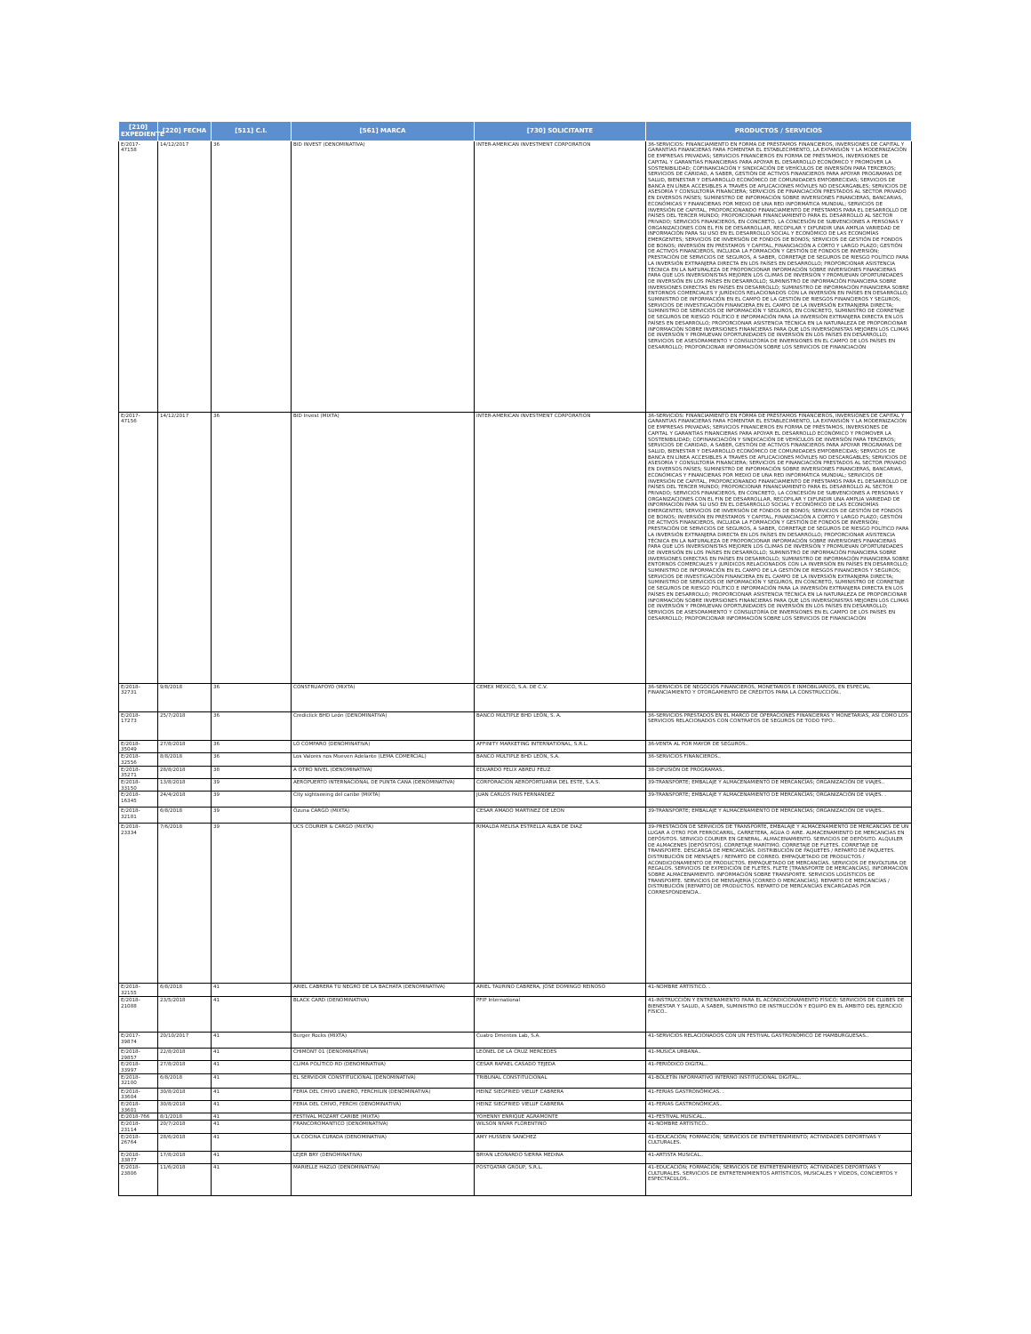| [210] EXPEDIENTE | [220] FECHA | [511] C.I. | [561] MARCA | [730] SOLICITANTE | PRODUCTOS / SERVICIOS |
| --- | --- | --- | --- | --- | --- |
| E/2017-47158 | 14/12/2017 | 36 | BID INVEST (DENOMINATIVA) | INTER-AMERICAN INVESTMENT CORPORATION | 36-SERVICIOS: FINANCIAMIENTO EN FORMA DE PRÉSTAMOS FINANCIEROS, INVERSIONES DE CAPITAL Y GARANTÍAS FINANCIERAS PARA FOMENTAR EL ESTABLECIMIENTO, LA EXPANSIÓN Y LA MODERNIZACIÓN DE EMPRESAS PRIVADAS; SERVICIOS FINANCIEROS EN FORMA DE PRÉSTAMOS, INVERSIONES DE CAPITAL Y GARANTÍAS FINANCIERAS PARA APOYAR EL DESARROLLO ECONÓMICO Y PROMOVER LA SOSTENIBILIDAD; COFINANCIACIÓN Y SINDICACIÓN DE VEHÍCULOS DE INVERSIÓN PARA TERCEROS; SERVICIOS DE CARIDAD, A SABER, GESTIÓN DE ACTIVOS FINANCIEROS PARA APOYAR PROGRAMAS DE SALUD, BIENESTAR Y DESARROLLO ECONÓMICO DE COMUNIDADES EMPOBRECIDAS; SERVICIOS DE BANCA EN LÍNEA ACCESIBLES A TRAVÉS DE APLICACIONES MÓVILES NO DESCARGABLES; SERVICIOS DE ASESORÍA Y CONSULTORÍA FINANCIERA; SERVICIOS DE FINANCIACIÓN PRESTADOS AL SECTOR PRIVADO EN DIVERSOS PAÍSES; SUMINISTRO DE INFORMACIÓN SOBRE INVERSIONES FINANCIERAS, BANCARIAS, ECONÓMICAS Y FINANCIERAS POR MEDIO DE UNA RED INFORMÁTICA MUNDIAL; SERVICIOS DE INVERSIÓN DE CAPITAL, PROPORCIONANDO FINANCIAMIENTO DE PRÉSTAMOS PARA EL DESARROLLO DE PAÍSES DEL TERCER MUNDO; PROPORCIONAR FINANCIAMIENTO PARA EL DESARROLLO AL SECTOR PRIVADO; SERVICIOS FINANCIEROS, EN CONCRETO, LA CONCESIÓN DE SUBVENCIONES A PERSONAS Y ORGANIZACIONES CON EL FIN DE DESARROLLAR, RECOPILAR Y DIFUNDIR UNA AMPLIA VARIEDAD DE INFORMACIÓN PARA SU USO EN EL DESARROLLO SOCIAL Y ECONÓMICO DE LAS ECONOMÍAS EMERGENTES; SERVICIOS DE INVERSIÓN DE FONDOS DE BONOS; SERVICIOS DE GESTIÓN DE FONDOS DE BONOS; INVERSIÓN EN PRÉSTAMOS Y CAPITAL, FINANCIACIÓN A CORTO Y LARGO PLAZO; GESTIÓN DE ACTIVOS FINANCIEROS, INCLUIDA LA FORMACIÓN Y GESTIÓN DE FONDOS DE INVERSIÓN; PRESTACIÓN DE SERVICIOS DE SEGUROS, A SABER, CORRETAJE DE SEGUROS DE RIESGO POLÍTICO PARA LA INVERSIÓN EXTRANJERA DIRECTA EN LOS PAÍSES EN DESARROLLO; PROPORCIONAR ASISTENCIA TÉCNICA EN LA NATURALEZA DE PROPORCIONAR INFORMACIÓN SOBRE INVERSIONES FINANCIERAS PARA QUE LOS INVERSIONISTAS MEJOREN LOS CLIMAS DE INVERSIÓN Y PROMUEVAN OPORTUNIDADES DE INVERSIÓN EN LOS PAÍSES EN DESARROLLO; SUMINISTRO DE INFORMACIÓN FINANCIERA SOBRE INVERSIONES DIRECTAS EN PAÍSES EN DESARROLLO; SUMINISTRO DE INFORMACIÓN FINANCIERA SOBRE ENTORNOS COMERCIALES Y JURÍDICOS RELACIONADOS CON LA INVERSIÓN EN PAÍSES EN DESARROLLO; SUMINISTRO DE INFORMACIÓN EN EL CAMPO DE LA GESTIÓN DE RIESGOS FINANCIEROS Y SEGUROS; SERVICIOS DE INVESTIGACIÓN FINANCIERA EN EL CAMPO DE LA INVERSIÓN EXTRANJERA DIRECTA; SUMINISTRO DE SERVICIOS DE INFORMACIÓN Y SEGUROS, EN CONCRETO, SUMINISTRO DE CORRETAJE DE SEGUROS DE RIESGO POLÍTICO E INFORMACIÓN PARA LA INVERSIÓN EXTRANJERA DIRECTA EN LOS PAÍSES EN DESARROLLO; PROPORCIONAR ASISTENCIA TÉCNICA EN LA NATURALEZA DE PROPORCIONAR INFORMACIÓN SOBRE INVERSIONES FINANCIERAS PARA QUE LOS INVERSIONISTAS MEJOREN LOS CLIMAS DE INVERSIÓN Y PROMUEVAN OPORTUNIDADES DE INVERSIÓN EN LOS PAÍSES EN DESARROLLO; SERVICIOS DE ASESORAMIENTO Y CONSULTORÍA DE INVERSIONES EN EL CAMPO DE LOS PAÍSES EN DESARROLLO; PROPORCIONAR INFORMACIÓN SOBRE LOS SERVICIOS DE FINANCIACIÓN |
| E/2017-47156 | 14/12/2017 | 36 | BID Invest (MIXTA) | INTER-AMERICAN INVESTMENT CORPORATION | 36-SERVICIOS: FINANCIAMIENTO EN FORMA DE PRÉSTAMOS FINANCIEROS, INVERSIONES DE CAPITAL Y GARANTÍAS FINANCIERAS PARA FOMENTAR EL ESTABLECIMIENTO, LA EXPANSIÓN Y LA MODERNIZACIÓN DE EMPRESAS PRIVADAS; SERVICIOS FINANCIEROS EN FORMA DE PRÉSTAMOS, INVERSIONES DE CAPITAL Y GARANTÍAS FINANCIERAS PARA APOYAR EL DESARROLLO ECONÓMICO Y PROMOVER LA SOSTENIBILIDAD; COFINANCIACIÓN Y SINDICACIÓN DE VEHÍCULOS DE INVERSIÓN PARA TERCEROS; SERVICIOS DE CARIDAD, A SABER, GESTIÓN DE ACTIVOS FINANCIEROS PARA APOYAR PROGRAMAS DE SALUD, BIENESTAR Y DESARROLLO ECONÓMICO DE COMUNIDADES EMPOBRECIDAS; SERVICIOS DE BANCA EN LÍNEA ACCESIBLES A TRAVÉS DE APLICACIONES MÓVILES NO DESCARGABLES; SERVICIOS DE ASESORÍA Y CONSULTORÍA FINANCIERA; SERVICIOS DE FINANCIACIÓN PRESTADOS AL SECTOR PRIVADO EN DIVERSOS PAÍSES; SUMINISTRO DE INFORMACIÓN SOBRE INVERSIONES FINANCIERAS, BANCARIAS, ECONÓMICAS Y FINANCIERAS POR MEDIO DE UNA RED INFORMÁTICA MUNDIAL; SERVICIOS DE INVERSIÓN DE CAPITAL, PROPORCIONANDO FINANCIAMIENTO DE PRÉSTAMOS PARA EL DESARROLLO DE PAÍSES DEL TERCER MUNDO; PROPORCIONAR FINANCIAMIENTO PARA EL DESARROLLO AL SECTOR PRIVADO; SERVICIOS FINANCIEROS, EN CONCRETO, LA CONCESIÓN DE SUBVENCIONES A PERSONAS Y ORGANIZACIONES CON EL FIN DE DESARROLLAR, RECOPILAR Y DIFUNDIR UNA AMPLIA VARIEDAD DE INFORMACIÓN PARA SU USO EN EL DESARROLLO SOCIAL Y ECONÓMICO DE LAS ECONOMÍAS EMERGENTES; SERVICIOS DE INVERSIÓN DE FONDOS DE BONOS; SERVICIOS DE GESTIÓN DE FONDOS DE BONOS; INVERSIÓN EN PRÉSTAMOS Y CAPITAL, FINANCIACIÓN A CORTO Y LARGO PLAZO; GESTIÓN DE ACTIVOS FINANCIEROS, INCLUIDA LA FORMACIÓN Y GESTIÓN DE FONDOS DE INVERSIÓN; PRESTACIÓN DE SERVICIOS DE SEGUROS, A SABER, CORRETAJE DE SEGUROS DE RIESGO POLÍTICO PARA LA INVERSIÓN EXTRANJERA DIRECTA EN LOS PAÍSES EN DESARROLLO; PROPORCIONAR ASISTENCIA TÉCNICA EN LA NATURALEZA DE PROPORCIONAR INFORMACIÓN SOBRE INVERSIONES FINANCIERAS PARA QUE LOS INVERSIONISTAS MEJOREN LOS CLIMAS DE INVERSIÓN Y PROMUEVAN OPORTUNIDADES DE INVERSIÓN EN LOS PAÍSES EN DESARROLLO; SUMINISTRO DE INFORMACIÓN FINANCIERA SOBRE INVERSIONES DIRECTAS EN PAÍSES EN DESARROLLO; SUMINISTRO DE INFORMACIÓN FINANCIERA SOBRE ENTORNOS COMERCIALES Y JURÍDICOS RELACIONADOS CON LA INVERSIÓN EN PAÍSES EN DESARROLLO; SUMINISTRO DE INFORMACIÓN EN EL CAMPO DE LA GESTIÓN DE RIESGOS FINANCIEROS Y SEGUROS; SERVICIOS DE INVESTIGACIÓN FINANCIERA EN EL CAMPO DE LA INVERSIÓN EXTRANJERA DIRECTA; SUMINISTRO DE SERVICIOS DE INFORMACIÓN Y SEGUROS, EN CONCRETO, SUMINISTRO DE CORRETAJE DE SEGUROS DE RIESGO POLÍTICO E INFORMACIÓN PARA LA INVERSIÓN EXTRANJERA DIRECTA EN LOS PAÍSES EN DESARROLLO; PROPORCIONAR ASISTENCIA TÉCNICA EN LA NATURALEZA DE PROPORCIONAR INFORMACIÓN SOBRE INVERSIONES FINANCIERAS PARA QUE LOS INVERSIONISTAS MEJOREN LOS CLIMAS DE INVERSIÓN Y PROMUEVAN OPORTUNIDADES DE INVERSIÓN EN LOS PAÍSES EN DESARROLLO; SERVICIOS DE ASESORAMIENTO Y CONSULTORÍA DE INVERSIONES EN EL CAMPO DE LOS PAÍSES EN DESARROLLO; PROPORCIONAR INFORMACIÓN SOBRE LOS SERVICIOS DE FINANCIACIÓN |
| E/2018-32731 | 9/8/2018 | 36 | CONSTRUAPOYO (MIXTA) | CEMEX MÉXICO, S.A. DE C.V. | 36-SERVICIOS DE NEGOCIOS FINANCIEROS, MONETARIOS E INMOBILIARIOS, EN ESPECIAL FINANCIAMIENTO Y OTORGAMIENTO DE CRÉDITOS PARA LA CONSTRUCCIÓN.. |
| E/2018-17273 | 25/7/2018 | 36 | Crediclick BHD León (DENOMINATIVA) | BANCO MÚLTIPLE BHD LEÓN, S. A. | 36-SERVICIOS PRESTADOS EN EL MARCO DE OPERACIONES FINANCIERAS Y MONETARIAS, ASÍ COMO LOS SERVICIOS RELACIONADOS CON CONTRATOS DE SEGUROS DE TODO TIPO.. |
| E/2018-35049 | 27/8/2018 | 36 | LO COMPARO (DENOMINATIVA) | AFFINITY MARKETING INTERNATIONAL, S.R.L. | 36-VENTA AL POR MAYOR DE SEGUROS.. |
| E/2018-32556 | 8/8/2018 | 36 | Los Valores nos Mueven Adelante (LEMA COMERCIAL) | BANCO MÚLTIPLE BHD LEÓN, S.A. | 36-SERVICIOS FINANCIEROS.. |
| E/2018-35271 | 28/8/2018 | 38 | A OTRO NIVEL (DENOMINATIVA) | EDUARDO FELIX ABREU FELIZ | 38-DIFUSIÓN DE PROGRAMAS.. |
| E/2018-33150 | 13/8/2018 | 39 | AEROPUERTO INTERNACIONAL DE PUNTA CANA (DENOMINATIVA) | CORPORACION AEROPORTUARIA DEL ESTE, S.A.S. | 39-TRANSPORTE; EMBALAJE Y ALMACENAMIENTO DE MERCANCÍAS; ORGANIZACIÓN DE VIAJES.. |
| E/2018-16345 | 24/4/2018 | 39 | City sightseeing del caribe (MIXTA) | JUAN CARLOS PAIS FERNANDEZ | 39-TRANSPORTE; EMBALAJE Y ALMACENAMIENTO DE MERCANCÍAS; ORGANIZACIÓN DE VIAJES. . |
| E/2018-32181 | 6/8/2018 | 39 | Ozuna CARGO (MIXTA) | CESAR AMADO MARTINEZ DE LEON | 39-TRANSPORTE; EMBALAJE Y ALMACENAMIENTO DE MERCANCÍAS; ORGANIZACIÓN DE VIAJES.. |
| E/2018-23334 | 7/6/2018 | 39 | UCS COURIER & CARGO (MIXTA) | RIMALDA MELISA ESTRELLA ALBA DE DIAZ | 39-PRESTACIÓN DE SERVICIOS DE TRANSPORTE, EMBALAJE Y ALMACENAMIENTO DE MERCANCÍAS DE UN LUGAR A OTRO POR FERROCARRIL, CARRETERA, AGUA O AIRE. ALMACENAMIENTO DE MERCANCÍAS EN DEPÓSITOS. SERVICIO COURIER EN GENERAL. ALMACENAMIENTO. SERVICIOS DE DEPÓSITO. ALQUILER DE ALMACENES [DEPÓSITOS]. CORRETAJE MARÍTIMO. CORRETAJE DE FLETES. CORRETAJE DE TRANSPORTE. DESCARGA DE MERCANCÍAS. DISTRIBUCIÓN DE PAQUETES / REPARTO DE PAQUETES. DISTRIBUCIÓN DE MENSAJES / REPARTO DE CORREO. EMPAQUETADO DE PRODUCTOS / ACONDICIONAMIENTO DE PRODUCTOS. EMPAQUETADO DE MERCANCÍAS. SERVICIOS DE ENVOLTURA DE REGALOS. SERVICIOS DE EXPEDICIÓN DE FLETES. FLETE [TRANSPORTE DE MERCANCÍAS]. INFORMACIÓN SOBRE ALMACENAMIENTO. INFORMACIÓN SOBRE TRANSPORTE. SERVICIOS LOGÍSTICOS DE TRANSPORTE. SERVICIOS DE MENSAJERÍA [CORREO O MERCANCÍAS]. REPARTO DE MERCANCÍAS / DISTRIBUCIÓN [REPARTO] DE PRODUCTOS. REPARTO DE MERCANCÍAS ENCARGADAS POR CORRESPONDENCIA.. |
| E/2018-32155 | 6/8/2018 | 41 | ARIEL CABRERA TU NEGRO DE LA BACHATA (DENOMINATIVA) | ARIEL TAURINO CABRERA, JOSE DOMINGO REINOSO | 41-NOMBRE ARTÍSTICO. . |
| E/2018-21088 | 23/5/2018 | 41 | BLACK CARD (DENOMINATIVA) | PFIP International | 41-INSTRUCCIÓN Y ENTRENAMIENTO PARA EL ACONDICIONAMIENTO FÍSICO; SERVICIOS DE CLUBES DE BIENESTAR Y SALUD, A SABER, SUMINISTRO DE INSTRUCCIÓN Y EQUIPO EN EL ÁMBITO DEL EJERCICIO FÍSICO.. |
| E/2017-39874 | 20/10/2017 | 41 | Burger Rocks (MIXTA) | Cuatro Dmentes Lab, S.A. | 41-SERVICIOS RELACIONADOS CON UN FESTIVAL GASTRONÓMICO DE HAMBURGUESAS.. |
| E/2018-29857 | 22/8/2018 | 41 | CHIMONT 01 (DENOMINATIVA) | LEONEL DE LA CRUZ MERCEDES | 41-MÚSICA URBANA.. |
| E/2018-33997 | 27/8/2018 | 41 | CLIMA POLÍTICO RD (DENOMINATIVA) | CESAR RAFAEL CASADO TEJEDA | 41-PERIÓDICO DIGITAL.. |
| E/2018-32100 | 6/8/2018 | 41 | EL SERVIDOR CONSTITUCIONAL (DENOMINATIVA) | TRIBUNAL CONSTITUCIONAL | 41-BOLETÍN INFORMATIVO INTERNO INSTITUCIONAL DIGITAL.. |
| E/2018-33604 | 30/8/2018 | 41 | FERIA DEL CHIVO LINIERO, FERCHILIN (DENOMINATIVA) | HEINZ SIEGFRIED VIELUF CABRERA | 41-FERIAS GASTRONÓMICAS. . |
| E/2018-33601 | 30/8/2018 | 41 | FERIA DEL CHIVO, FERCHI (DENOMINATIVA) | HEINZ SIEGFRIED VIELUF CABRERA | 41-FERIAS GASTRONÓMICAS.. |
| E/2018-766 | 8/1/2018 | 41 | FESTIVAL MOZART CARIBE (MIXTA) | YOHENNY ENRIQUE AGRAMONTE | 41-FESTIVAL MUSICAL.. |
| E/2018-23114 | 20/7/2018 | 41 | FRANCOROMANTICO (DENOMINATIVA) | WILSON NIVAR FLORENTINO | 41-NOMBRE ARTÍSTICO.. |
| E/2018-26764 | 28/6/2018 | 41 | LA COCINA CURADA (DENOMINATIVA) | AMY HUSSEIN SANCHEZ | 41-EDUCACIÓN; FORMACIÓN; SERVICIOS DE ENTRETENIMIENTO; ACTIVIDADES DEPORTIVAS Y CULTURALES. |
| E/2018-33877 | 17/8/2018 | 41 | LEJER BRY (DENOMINATIVA) | BRYAN LEONARDO SIERRA MEDINA | 41-ARTISTA MUSICAL.. |
| E/2018-23806 | 11/6/2018 | 41 | MARIELLE HAZLO (DENOMINATIVA) | POSTQATAR GROUP, S.R.L. | 41-EDUCACIÓN; FORMACIÓN; SERVICIOS DE ENTRETENIMIENTO; ACTIVIDADES DEPORTIVAS Y CULTURALES. SERVICIOS DE ENTRETENIMIENTOS ARTÍSTICOS, MUSICALES Y VÍDEOS, CONCIERTOS Y ESPECTÁCULOS.. |